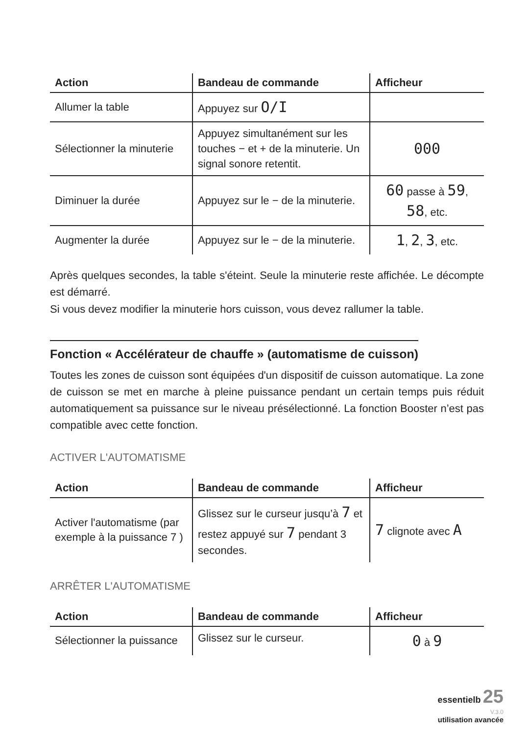| Action | Bandeau de commande | Afficheur |
| --- | --- | --- |
| Allumer la table | Appuyez sur O/I | |
| Sélectionner la minuterie | Appuyez simultanément sur les touches − et + de la minuterie. Un signal sonore retentit. | 000 |
| Diminuer la durée | Appuyez sur le − de la minuterie. | 60 passe à 59 , 58 , etc. |
| Augmenter la durée | Appuyez sur le − de la minuterie. | 1 , 2 , 3 , etc. |
Après quelques secondes, la table s'éteint. Seule la minuterie reste affichée. Le décompte est démarré.
Si vous devez modifier la minuterie hors cuisson, vous devez rallumer la table.
Fonction « Accélérateur de chauffe » (automatisme de cuisson)
Toutes les zones de cuisson sont équipées d'un dispositif de cuisson automatique. La zone de cuisson se met en marche à pleine puissance pendant un certain temps puis réduit automatiquement sa puissance sur le niveau présélectionné. La fonction Booster n’est pas compatible avec cette fonction.
ACTIVER L'AUTOMATISME
| Action | Bandeau de commande | Afficheur |
| --- | --- | --- |
| Activer l'automatisme (par exemple à la puissance 7 ) | Glissez sur le curseur jusqu’à 7 et restez appuyé sur 7 pendant 3 secondes. | 7 clignote avec A |
ARRÊTER L'AUTOMATISME
| Action | Bandeau de commande | Afficheur |
| --- | --- | --- |
| Sélectionner la puissance | Glissez sur le curseur. | 0 à 9 |
essentielb 25
V.3.0
utilisation avancée